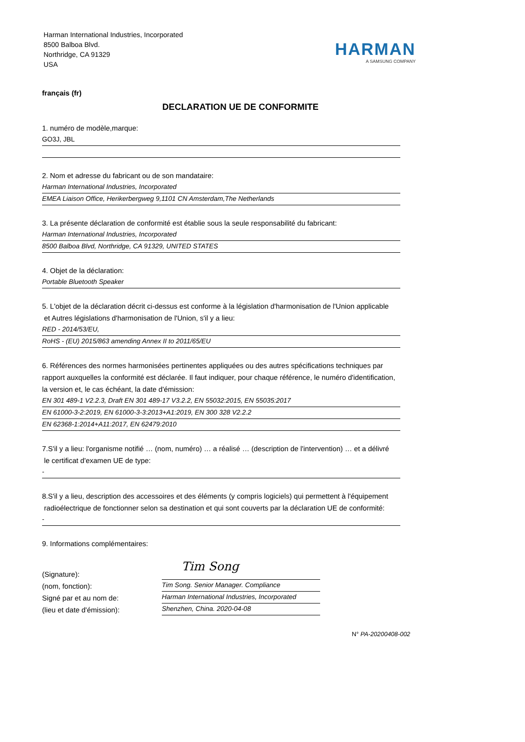Harman International Industries, Incorporated
8500 Balboa Blvd.
Northridge, CA 91329
USA
HARMAN
A SAMSUNG COMPANY
français (fr)
DECLARATION UE DE CONFORMITE
1. numéro de modèle,marque:
GO3J, JBL
2. Nom et adresse du fabricant ou de son mandataire:
Harman International Industries, Incorporated
EMEA Liaison Office, Herikerbergweg 9,1101 CN Amsterdam,The Netherlands
3. La présente déclaration de conformité est établie sous la seule responsabilité du fabricant:
Harman International Industries, Incorporated
8500 Balboa Blvd, Northridge, CA 91329, UNITED STATES
4. Objet de la déclaration:
Portable Bluetooth Speaker
5. L'objet de la déclaration décrit ci-dessus est conforme à la législation d'harmonisation de l'Union applicable
et Autres législations d'harmonisation de l'Union, s'il y a lieu:
RED - 2014/53/EU,
RoHS - (EU) 2015/863 amending Annex II to 2011/65/EU
6. Références des normes harmonisées pertinentes appliquées ou des autres spécifications techniques par rapport auxquelles la conformité est déclarée. Il faut indiquer, pour chaque référence, le numéro d'identification, la version et, le cas échéant, la date d'émission:
EN 301 489-1 V2.2.3, Draft EN 301 489-17 V3.2.2, EN 55032:2015, EN 55035:2017
EN 61000-3-2:2019, EN 61000-3-3:2013+A1:2019, EN 300 328 V2.2.2
EN 62368-1:2014+A11:2017, EN 62479:2010
7.S'il y a lieu: l'organisme notifié … (nom, numéro) … a réalisé … (description de l'intervention) … et a délivré
le certificat d'examen UE de type:
-
8.S'il y a lieu, description des accessoires et des éléments (y compris logiciels) qui permettent à l'équipement
radioélectrique de fonctionner selon sa destination et qui sont couverts par la déclaration UE de conformité:
-
9. Informations complémentaires:
(Signature):
(nom, fonction):
Signé par et au nom de:
(lieu et date d'émission):
Tim Song
Tim Song. Senior Manager. Compliance
Harman International Industries, Incorporated
Shenzhen, China. 2020-04-08
N° PA-20200408-002